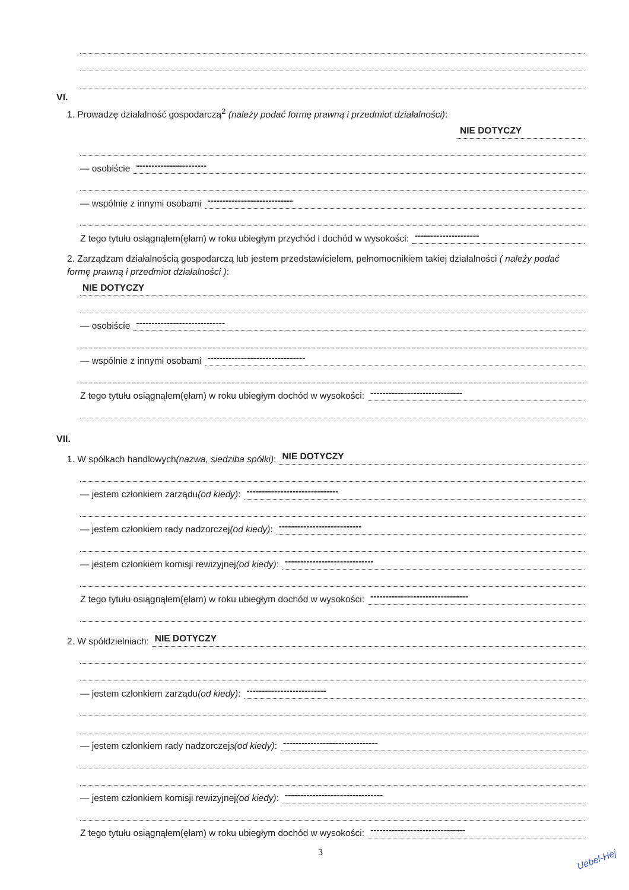VI.
1. Prowadzę działalność gospodarczą<sup>2</sup> (należy podać formę prawną i przedmiot działalności):
NIE DOTYCZY
— osobiście -----------------------
— wspólnie z innymi osobami ----------------------------
Z tego tytułu osiągnąłem(ęłam) w roku ubiegłym przychód i dochód w wysokości: ---------------------
2. Zarządzam działalnością gospodarczą lub jestem przedstawicielem, pełnomocnikiem takiej działalności ( należy podać formę prawną i przedmiot działalności ):
NIE DOTYCZY
— osobiście -----------------------------
— wspólnie z innymi osobami --------------------------------
Z tego tytułu osiągnąłem(ęłam) w roku ubiegłym dochód w wysokości: ------------------------------
VII.
1. W spółkach handlowych (nazwa, siedziba spółki): NIE DOTYCZY
— jestem członkiem zarządu (od kiedy): ------------------------------
— jestem członkiem rady nadzorczej (od kiedy): ---------------------------
— jestem członkiem komisji rewizyjnej (od kiedy): -----------------------------
Z tego tytułu osiągnąłem(ęłam) w roku ubiegłym dochód w wysokości: --------------------------------
2. W spółdzielniach: NIE DOTYCZY
— jestem członkiem zarządu (od kiedy): --------------------------
— jestem członkiem rady nadzorczej<sup>3</sup> (od kiedy): -------------------------------
— jestem członkiem komisji rewizyjnej (od kiedy): --------------------------------
Z tego tytułu osiągnąłem(ęłam) w roku ubiegłym dochód w wysokości: -------------------------------
3
Uebel-Hej